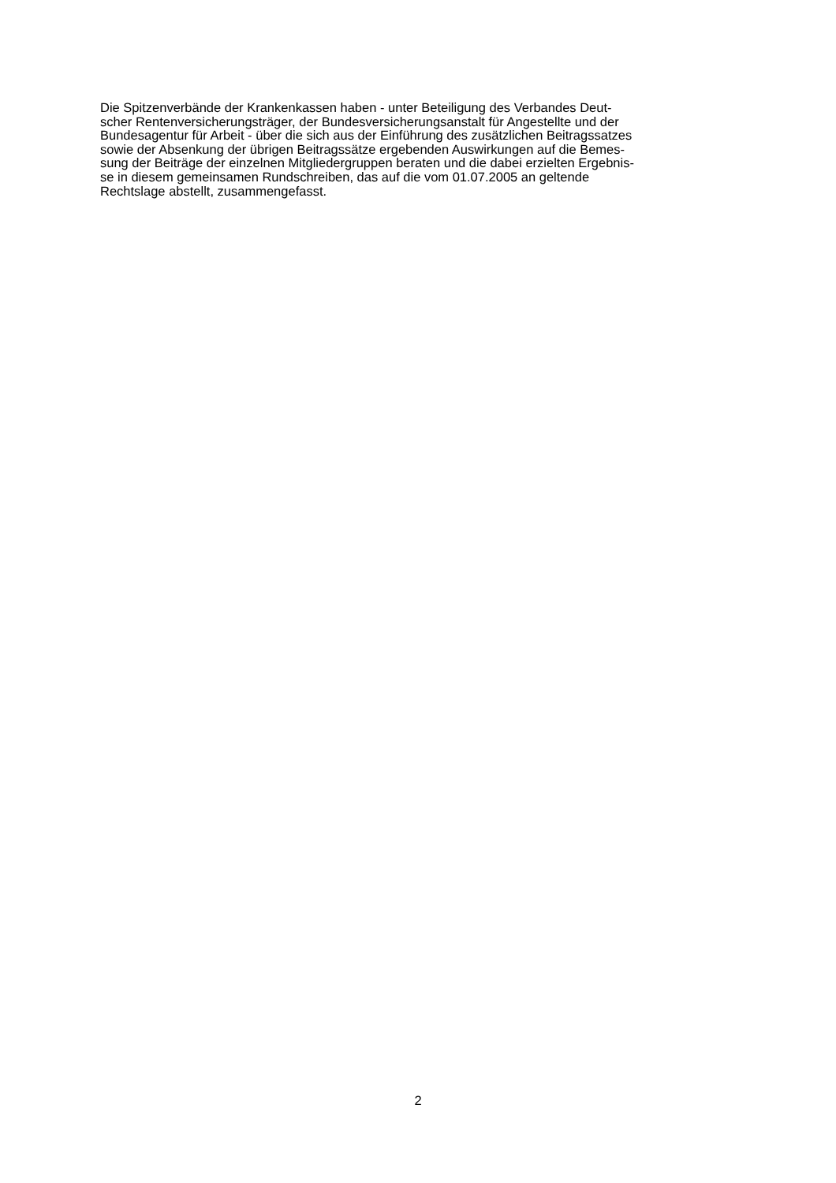Die Spitzenverbände der Krankenkassen haben - unter Beteiligung des Verbandes Deut-
scher Rentenversicherungsträger, der Bundesversicherungsanstalt für Angestellte und der
Bundesagentur für Arbeit - über die sich aus der Einführung des zusätzlichen Beitragssatzes
sowie der Absenkung der übrigen Beitragssätze ergebenden Auswirkungen auf die Bemes-
sung der Beiträge der einzelnen Mitgliedergruppen beraten und die dabei erzielten Ergebnis-
se in diesem gemeinsamen Rundschreiben, das auf die vom 01.07.2005 an geltende
Rechtslage abstellt, zusammengefasst.
2